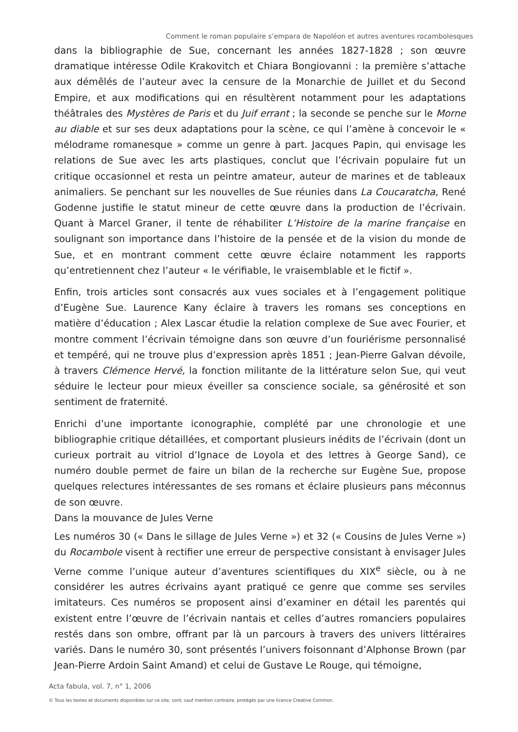Comment le roman populaire s’empara de Napoléon et autres aventures rocambolesques
dans la bibliographie de Sue, concernant les années 1827-1828 ; son œuvre dramatique intéresse Odile Krakovitch et Chiara Bongiovanni : la première s’attache aux démêlés de l’auteur avec la censure de la Monarchie de Juillet et du Second Empire, et aux modifications qui en résultèrent notamment pour les adaptations théâtrales des Mystères de Paris et du Juif errant ; la seconde se penche sur le Morne au diable et sur ses deux adaptations pour la scène, ce qui l’amène à concevoir le « mélodrame romanesque » comme un genre à part. Jacques Papin, qui envisage les relations de Sue avec les arts plastiques, conclut que l’écrivain populaire fut un critique occasionnel et resta un peintre amateur, auteur de marines et de tableaux animaliers. Se penchant sur les nouvelles de Sue réunies dans La Coucaratcha, René Godenne justifie le statut mineur de cette œuvre dans la production de l’écrivain. Quant à Marcel Graner, il tente de réhabiliter L’Histoire de la marine française en soulignant son importance dans l’histoire de la pensée et de la vision du monde de Sue, et en montrant comment cette œuvre éclaire notamment les rapports qu’entretiennent chez l’auteur « le vérifiable, le vraisemblable et le fictif ».
Enfin, trois articles sont consacrés aux vues sociales et à l’engagement politique d’Eugène Sue. Laurence Kany éclaire à travers les romans ses conceptions en matière d’éducation ; Alex Lascar étudie la relation complexe de Sue avec Fourier, et montre comment l’écrivain témoigne dans son œuvre d’un fouriérisme personnalisé et tempéré, qui ne trouve plus d’expression après 1851 ; Jean-Pierre Galvan dévoile, à travers Clémence Hervé, la fonction militante de la littérature selon Sue, qui veut séduire le lecteur pour mieux éveiller sa conscience sociale, sa générosité et son sentiment de fraternité.
Enrichi d’une importante iconographie, complété par une chronologie et une bibliographie critique détaillées, et comportant plusieurs inédits de l’écrivain (dont un curieux portrait au vitriol d’Ignace de Loyola et des lettres à George Sand), ce numéro double permet de faire un bilan de la recherche sur Eugène Sue, propose quelques relectures intéressantes de ses romans et éclaire plusieurs pans méconnus de son œuvre.
Dans la mouvance de Jules Verne
Les numéros 30 (« Dans le sillage de Jules Verne ») et 32 (« Cousins de Jules Verne ») du Rocambole visent à rectifier une erreur de perspective consistant à envisager Jules Verne comme l’unique auteur d’aventures scientifiques du XIX<sup>e</sup> siècle, ou à ne considérer les autres écrivains ayant pratiqué ce genre que comme ses serviles imitateurs. Ces numéros se proposent ainsi d’examiner en détail les parentés qui existent entre l’œuvre de l’écrivain nantais et celles d’autres romanciers populaires restés dans son ombre, offrant par là un parcours à travers des univers littéraires variés. Dans le numéro 30, sont présentés l’univers foisonnant d’Alphonse Brown (par Jean-Pierre Ardoin Saint Amand) et celui de Gustave Le Rouge, qui témoigne,
Acta fabula, vol. 7, n° 1, 2006
© Tous les textes et documents disponibles sur ce site, sont, sauf mention contraire, protégés par une licence Creative Common.